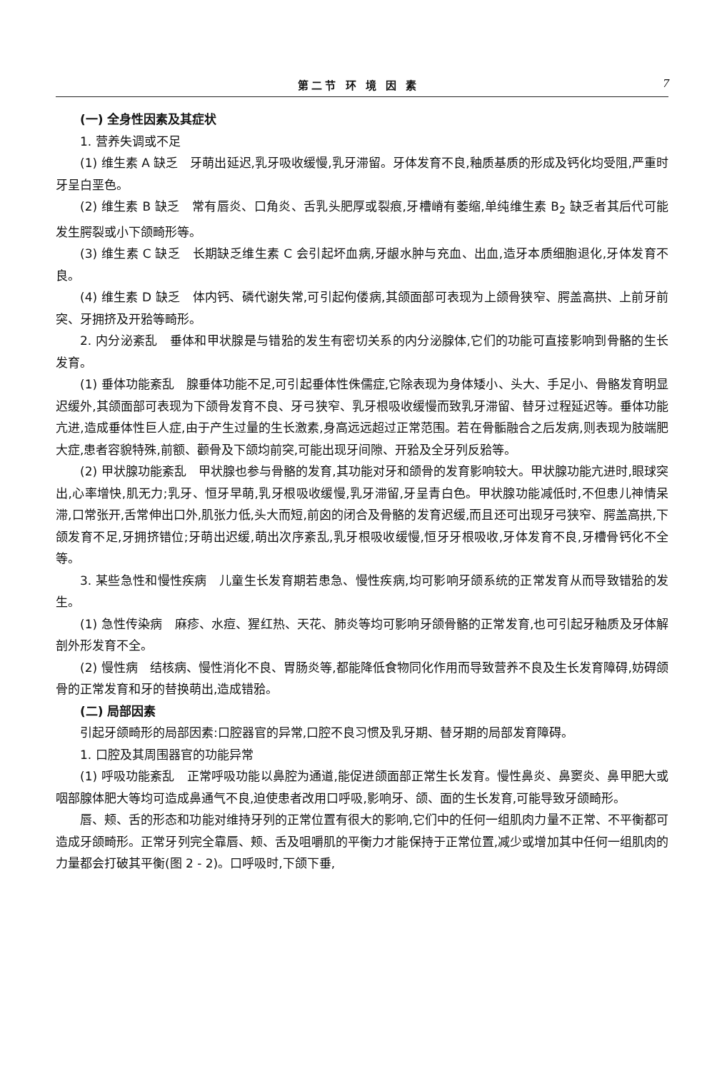第二节 环 境 因 素 7
(一) 全身性因素及其症状
1. 营养失调或不足
(1) 维生素 A 缺乏　牙萌出延迟,乳牙吸收缓慢,乳牙滞留。牙体发育不良,釉质基质的形成及钙化均受阻,严重时牙呈白垩色。
(2) 维生素 B 缺乏　常有唇炎、口角炎、舌乳头肥厚或裂痕,牙槽嵴有萎缩,单纯维生素 B<sub>2</sub> 缺乏者其后代可能发生腭裂或小下颌畸形等。
(3) 维生素 C 缺乏　长期缺乏维生素 C 会引起坏血病,牙龈水肿与充血、出血,造牙本质细胞退化,牙体发育不良。
(4) 维生素 D 缺乏　体内钙、磷代谢失常,可引起佝偻病,其颌面部可表现为上颌骨狭窄、腭盖高拱、上前牙前突、牙拥挤及开𬌗等畸形。
2. 内分泌紊乱　垂体和甲状腺是与错𬌗的发生有密切关系的内分泌腺体,它们的功能可直接影响到骨骼的生长发育。
(1) 垂体功能紊乱　腺垂体功能不足,可引起垂体性侏儒症,它除表现为身体矮小、头大、手足小、骨骼发育明显迟缓外,其颌面部可表现为下颌骨发育不良、牙弓狭窄、乳牙根吸收缓慢而致乳牙滞留、替牙过程延迟等。垂体功能亢进,造成垂体性巨人症,由于产生过量的生长激素,身高远远超过正常范围。若在骨骺融合之后发病,则表现为肢端肥大症,患者容貌特殊,前额、颧骨及下颌均前突,可能出现牙间隙、开𬌗及全牙列反𬌗等。
(2) 甲状腺功能紊乱　甲状腺也参与骨骼的发育,其功能对牙和颌骨的发育影响较大。甲状腺功能亢进时,眼球突出,心率增快,肌无力;乳牙、恒牙早萌,乳牙根吸收缓慢,乳牙滞留,牙呈青白色。甲状腺功能减低时,不但患儿神情呆滞,口常张开,舌常伸出口外,肌张力低,头大而短,前囟的闭合及骨骼的发育迟缓,而且还可出现牙弓狭窄、腭盖高拱,下颌发育不足,牙拥挤错位;牙萌出迟缓,萌出次序紊乱,乳牙根吸收缓慢,恒牙牙根吸收,牙体发育不良,牙槽骨钙化不全等。
3. 某些急性和慢性疾病　儿童生长发育期若患急、慢性疾病,均可影响牙颌系统的正常发育从而导致错𬌗的发生。
(1) 急性传染病　麻疹、水痘、猩红热、天花、肺炎等均可影响牙颌骨骼的正常发育,也可引起牙釉质及牙体解剖外形发育不全。
(2) 慢性病　结核病、慢性消化不良、胃肠炎等,都能降低食物同化作用而导致营养不良及生长发育障碍,妨碍颌骨的正常发育和牙的替换萌出,造成错𬌗。
(二) 局部因素
引起牙颌畸形的局部因素:口腔器官的异常,口腔不良习惯及乳牙期、替牙期的局部发育障碍。
1. 口腔及其周围器官的功能异常
(1) 呼吸功能紊乱　正常呼吸功能以鼻腔为通道,能促进颌面部正常生长发育。慢性鼻炎、鼻窦炎、鼻甲肥大或咽部腺体肥大等均可造成鼻通气不良,迫使患者改用口呼吸,影响牙、颌、面的生长发育,可能导致牙颌畸形。
唇、颊、舌的形态和功能对维持牙列的正常位置有很大的影响,它们中的任何一组肌肉力量不正常、不平衡都可造成牙颌畸形。正常牙列完全靠唇、颊、舌及咀嚼肌的平衡力才能保持于正常位置,减少或增加其中任何一组肌肉的力量都会打破其平衡(图 2 - 2)。口呼吸时,下颌下垂,